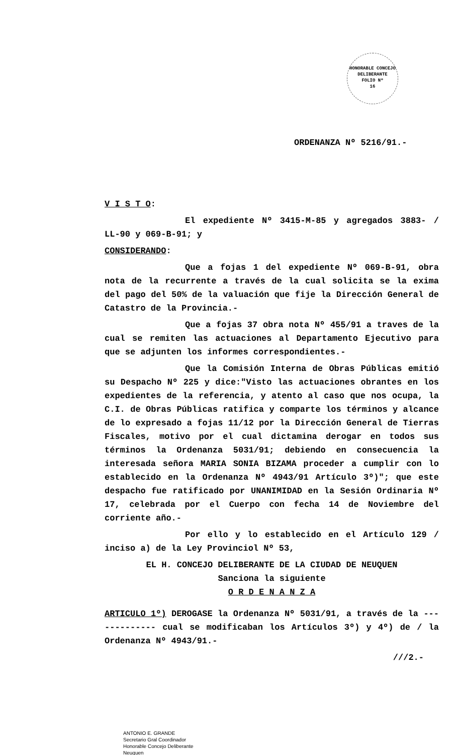HONORABLE CONCEJO DELIBERANTE
FOLIO Nº
16
ORDENANZA Nº 5216/91.-
V I S T O:
El expediente Nº 3415-M-85 y agregados 3883- / LL-90 y 069-B-91; y
CONSIDERANDO:
Que a fojas 1 del expediente Nº 069-B-91, obra nota de la recurrente a través de la cual solicita se la exima del pago del 50% de la valuación que fije la Dirección General de Catastro de la Provincia.-
Que a fojas 37 obra nota Nº 455/91 a traves de la cual se remiten las actuaciones al Departamento Ejecutivo para que se adjunten los informes correspondientes.-
Que la Comisión Interna de Obras Públicas emitió su Despacho Nº 225 y dice:"Visto las actuaciones obrantes en los expedientes de la referencia, y atento al caso que nos ocupa, la C.I. de Obras Públicas ratifica y comparte los términos y alcance de lo expresado a fojas 11/12 por la Dirección General de Tierras Fiscales, motivo por el cual dictamina derogar en todos sus términos la Ordenanza 5031/91; debiendo en consecuencia la interesada señora MARIA SONIA BIZAMA proceder a cumplir con lo establecido en la Ordenanza Nº 4943/91 Artículo 3º)"; que este despacho fue ratificado por UNANIMIDAD en la Sesión Ordinaria Nº 17, celebrada por el Cuerpo con fecha 14 de Noviembre del corriente año.-
Por ello y lo establecido en el Artículo 129 / inciso a) de la Ley Provinciol Nº 53,
EL H. CONCEJO DELIBERANTE DE LA CIUDAD DE NEUQUEN
Sanciona la siguiente
O R D E N A N Z A
ARTICULO 1º) DEROGASE la Ordenanza Nº 5031/91, a través de la ------------- cual se modificaban los Artículos 3º) y 4º) de / la Ordenanza Nº 4943/91.-
///2.-
ANTONIO E. GRANDE
Secretario Gral Coordinador
Honorable Concejo Deliberante
Neuquen